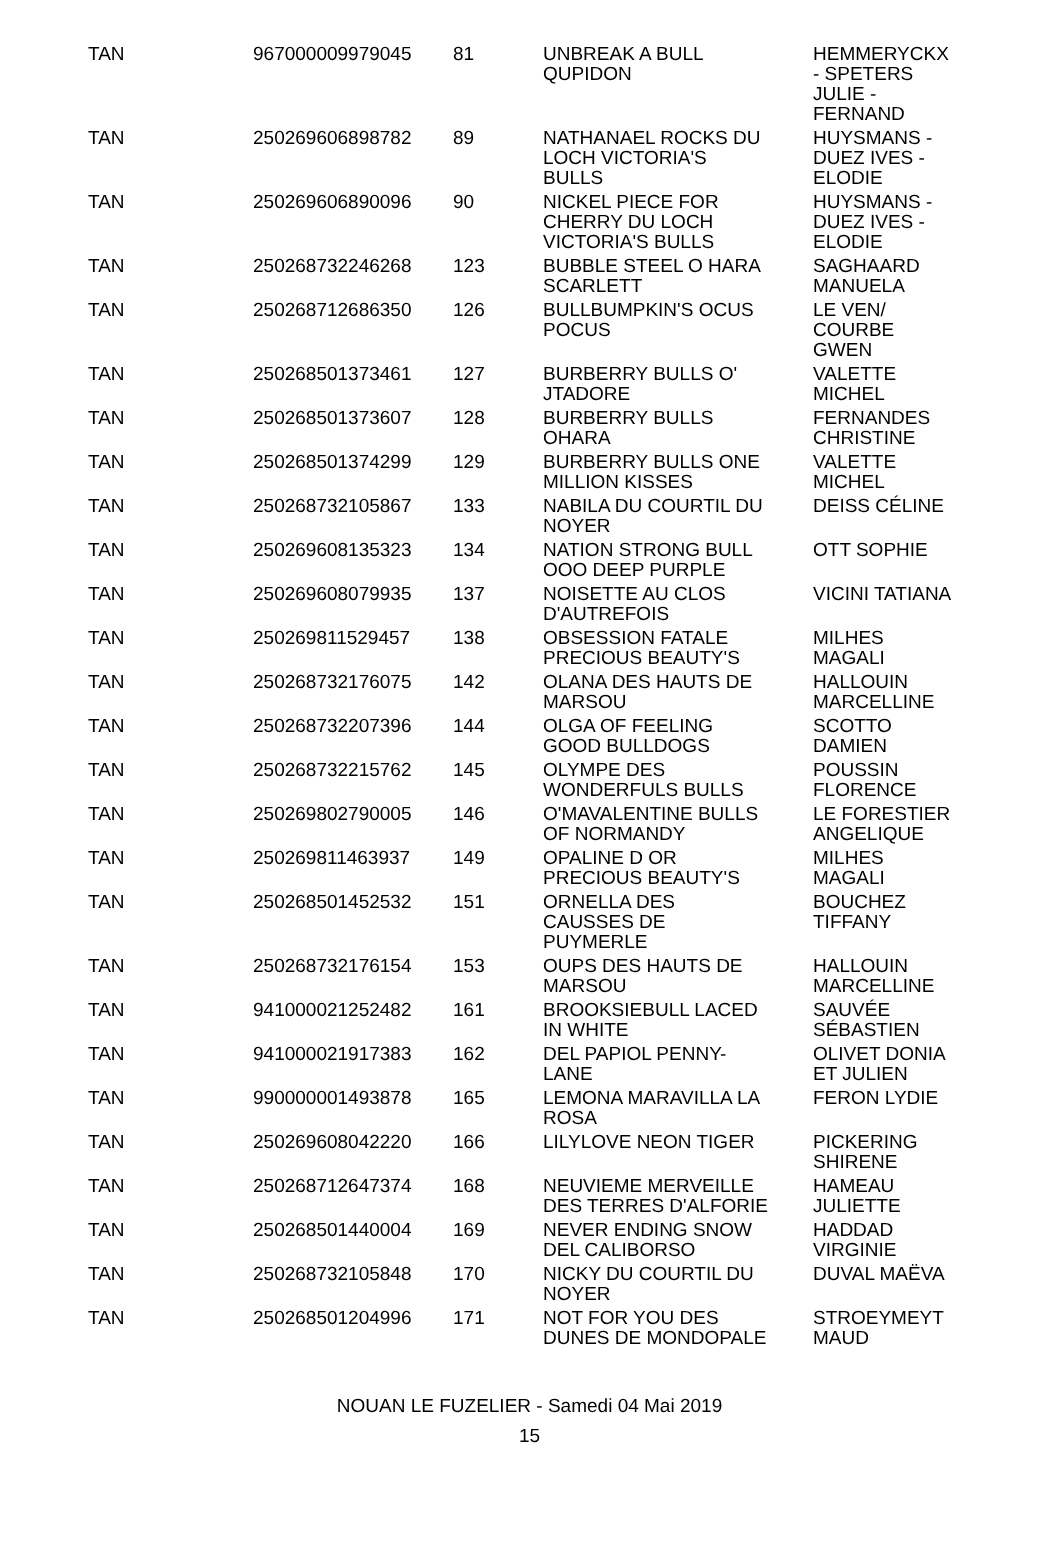| TAN | 967000009979045 | 81 | UNBREAK A BULL QUPIDON | HEMMERYCKX - SPETERS JULIE - FERNAND |
| TAN | 250269606898782 | 89 | NATHANAEL ROCKS DU LOCH VICTORIA'S BULLS | HUYSMANS - DUEZ IVES - ELODIE |
| TAN | 250269606890096 | 90 | NICKEL PIECE FOR CHERRY DU LOCH VICTORIA'S BULLS | HUYSMANS - DUEZ IVES - ELODIE |
| TAN | 250268732246268 | 123 | BUBBLE STEEL O HARA SCARLETT | SAGHAARD MANUELA |
| TAN | 250268712686350 | 126 | BULLBUMPKIN'S OCUS POCUS | LE VEN/ COURBE GWEN |
| TAN | 250268501373461 | 127 | BURBERRY BULLS O' JTADORE | VALETTE MICHEL |
| TAN | 250268501373607 | 128 | BURBERRY BULLS OHARA | FERNANDES CHRISTINE |
| TAN | 250268501374299 | 129 | BURBERRY BULLS ONE MILLION KISSES | VALETTE MICHEL |
| TAN | 250268732105867 | 133 | NABILA DU COURTIL DU NOYER | DEISS CÉLINE |
| TAN | 250269608135323 | 134 | NATION STRONG BULL OOO DEEP PURPLE | OTT SOPHIE |
| TAN | 250269608079935 | 137 | NOISETTE AU CLOS D'AUTREFOIS | VICINI TATIANA |
| TAN | 250269811529457 | 138 | OBSESSION FATALE PRECIOUS BEAUTY'S | MILHES MAGALI |
| TAN | 250268732176075 | 142 | OLANA DES HAUTS DE MARSOU | HALLOUIN MARCELLINE |
| TAN | 250268732207396 | 144 | OLGA OF FEELING GOOD BULLDOGS | SCOTTO DAMIEN |
| TAN | 250268732215762 | 145 | OLYMPE DES WONDERFULS BULLS | POUSSIN FLORENCE |
| TAN | 250269802790005 | 146 | O'MAVALENTINE BULLS OF NORMANDY | LE FORESTIER ANGELIQUE |
| TAN | 250269811463937 | 149 | OPALINE D OR PRECIOUS BEAUTY'S | MILHES MAGALI |
| TAN | 250268501452532 | 151 | ORNELLA DES CAUSSES DE PUYMERLE | BOUCHEZ TIFFANY |
| TAN | 250268732176154 | 153 | OUPS DES HAUTS DE MARSOU | HALLOUIN MARCELLINE |
| TAN | 941000021252482 | 161 | BROOKSIEBULL LACED IN WHITE | SAUVÉE SÉBASTIEN |
| TAN | 941000021917383 | 162 | DEL PAPIOL PENNY- LANE | OLIVET DONIA ET JULIEN |
| TAN | 990000001493878 | 165 | LEMONA MARAVILLA LA ROSA | FERON LYDIE |
| TAN | 250269608042220 | 166 | LILYLOVE NEON TIGER | PICKERING SHIRENE |
| TAN | 250268712647374 | 168 | NEUVIEME MERVEILLE DES TERRES D'ALFORIE | HAMEAU JULIETTE |
| TAN | 250268501440004 | 169 | NEVER ENDING SNOW DEL CALIBORSO | HADDAD VIRGINIE |
| TAN | 250268732105848 | 170 | NICKY DU COURTIL DU NOYER | DUVAL MAËVA |
| TAN | 250268501204996 | 171 | NOT FOR YOU DES DUNES DE MONDOPALE | STROEYMEYT MAUD |
NOUAN LE FUZELIER - Samedi 04 Mai 2019
15